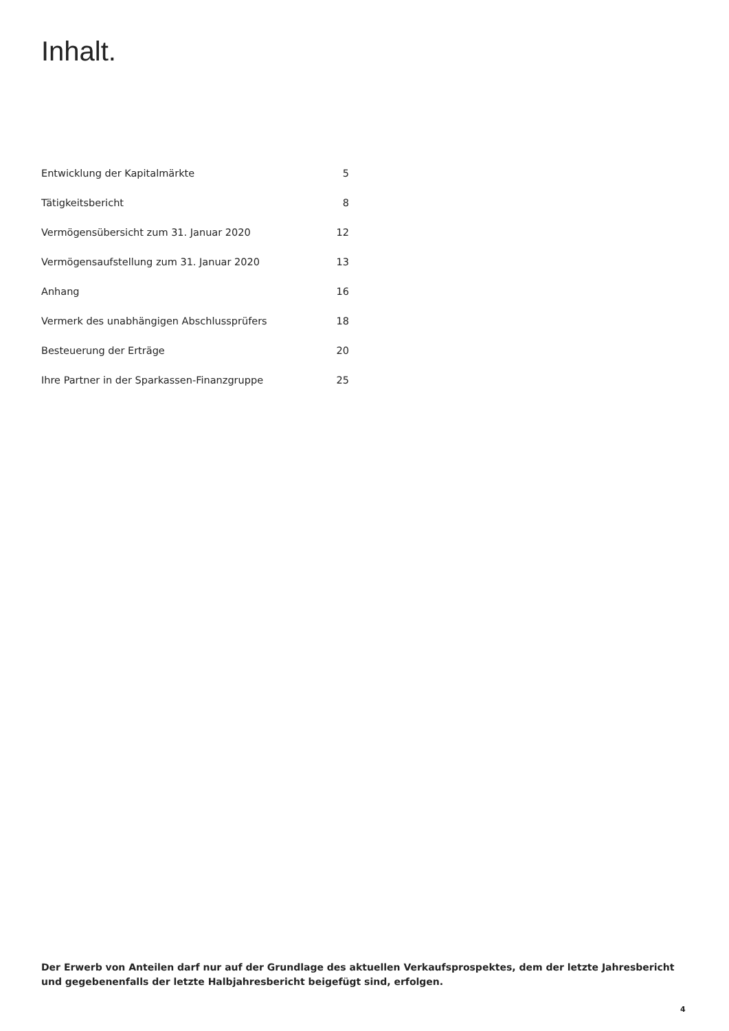Inhalt.
| Entwicklung der Kapitalmärkte | 5 |
| Tätigkeitsbericht | 8 |
| Vermögensübersicht zum 31. Januar 2020 | 12 |
| Vermögensaufstellung zum 31. Januar 2020 | 13 |
| Anhang | 16 |
| Vermerk des unabhängigen Abschlussprüfers | 18 |
| Besteuerung der Erträge | 20 |
| Ihre Partner in der Sparkassen-Finanzgruppe | 25 |
Der Erwerb von Anteilen darf nur auf der Grundlage des aktuellen Verkaufsprospektes, dem der letzte Jahresbericht und gegebenenfalls der letzte Halbjahresbericht beigefügt sind, erfolgen.
4